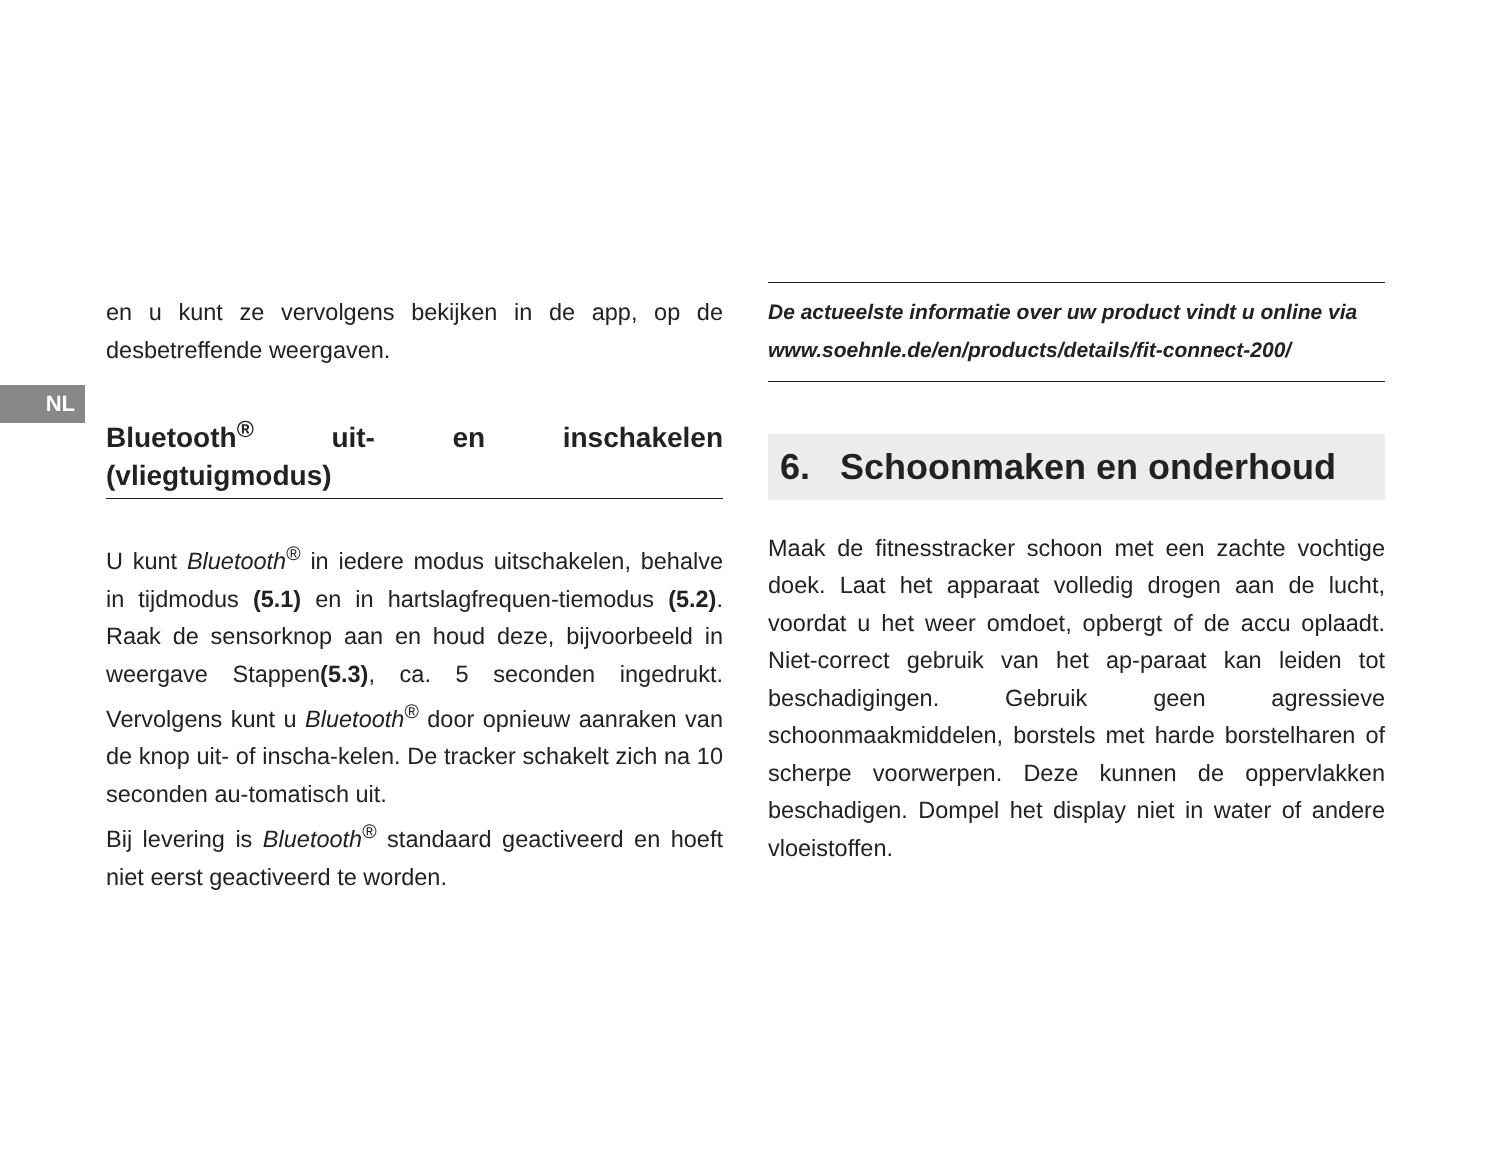NL
en u kunt ze vervolgens bekijken in de app, op de desbetreffende weergaven.
Bluetooth<sup>®</sup> uit- en inschakelen (vliegtuigmodus)
U kunt Bluetooth<sup>®</sup> in iedere modus uitschakelen, behalve in tijdmodus (5.1) en in hartslagfrequen-tiemodus (5.2). Raak de sensorknop aan en houd deze, bijvoorbeeld in weergave Stappen(5.3), ca. 5 seconden ingedrukt. Vervolgens kunt u Bluetooth<sup>®</sup> door opnieuw aanraken van de knop uit- of inscha-kelen. De tracker schakelt zich na 10 seconden au-tomatisch uit.
Bij levering is Bluetooth<sup>®</sup> standaard geactiveerd en hoeft niet eerst geactiveerd te worden.
De actueelste informatie over uw product vindt u online via
www.soehnle.de/en/products/details/fit-connect-200/
6. Schoonmaken en onderhoud
Maak de fitnesstracker schoon met een zachte vochtige doek. Laat het apparaat volledig drogen aan de lucht, voordat u het weer omdoet, opbergt of de accu oplaadt. Niet-correct gebruik van het ap-paraat kan leiden tot beschadigingen. Gebruik geen agressieve schoonmaakmiddelen, borstels met harde borstelharen of scherpe voorwerpen. Deze kunnen de oppervlakken beschadigen. Dompel het display niet in water of andere vloeistoffen.